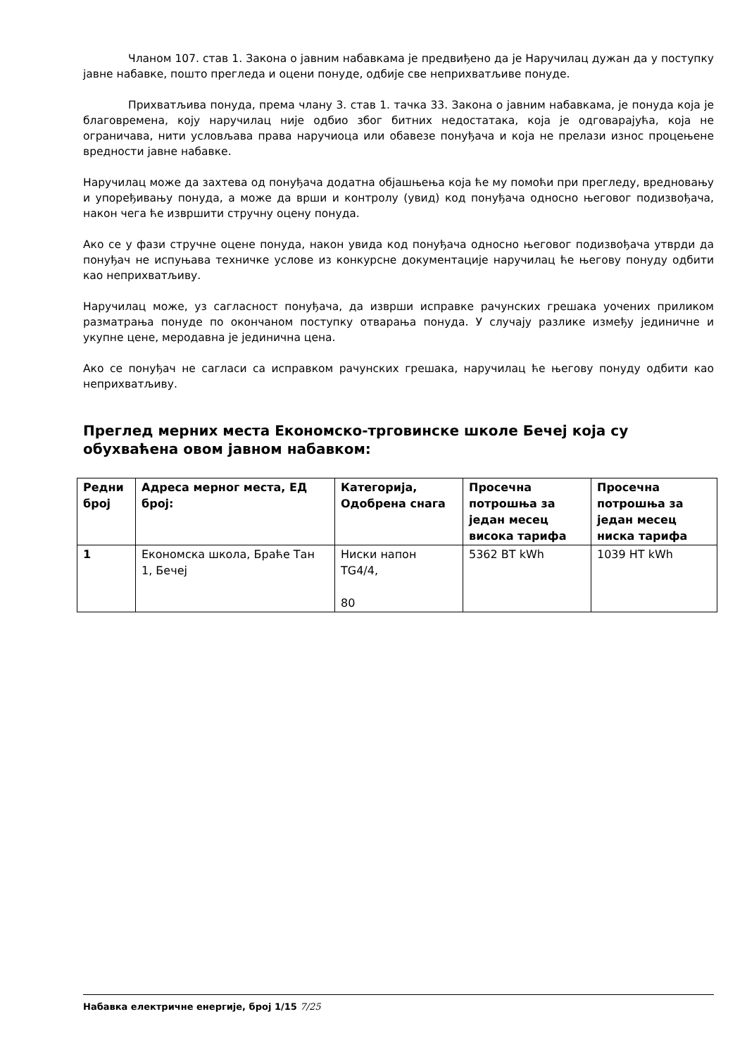Чланом 107. став 1. Закона о јавним набавкама је предвиђено да је Наручилац дужан да у поступку јавне набавке, пошто прегледа и оцени понуде, одбије све неприхватљиве понуде.
Прихватљива понуда, према члану 3. став 1. тачка 33. Закона о јавним набавкама, је понуда која је благовремена, коју наручилац није одбио због битних недостатака, која је одговарајућа, која не ограничава, нити условљава права наручиоца или обавезе понуђача и која не прелази износ процењене вредности јавне набавке.
Наручилац може да захтева од понуђача додатна објашњења која ће му помоћи при прегледу, вредновању и упоређивању понуда, а може да врши и контролу (увид) код понуђача односно његовог подизвођача, након чега ће извршити стручну оцену понуда.
Ако се у фази стручне оцене понуда, након увида код понуђача односно његовог подизвођача утврди да понуђач не испуњава техничке услове из конкурсне документације наручилац ће његову понуду одбити као неприхватљиву.
Наручилац може, уз сагласност понуђача, да изврши исправке рачунских грешака уочених приликом разматрања понуде по окончаном поступку отварања понуда. У случају разлике између јединичне и укупне цене, меродавна је јединична цена.
Ако се понуђач не сагласи са исправком рачунских грешака, наручилац ће његову понуду одбити као неприхватљиву.
Преглед мерних места Економско-трговинске школе Бечеј која су обухваћена овом јавном набавком:
| Редни број | Адреса мерног места, ЕД број: | Категорија, Одобрена снага | Просечна потрошња за један месец висока тарифа | Просечна потрошња за један месец ниска тарифа |
| --- | --- | --- | --- | --- |
| 1 | Економска школа, Браће Тан 1, Бечеј | Ниски напон TG4/4, 80 | 5362 ВТ kWh | 1039 НТ kWh |
Набавка електричне енергије, број 1/15 7/25